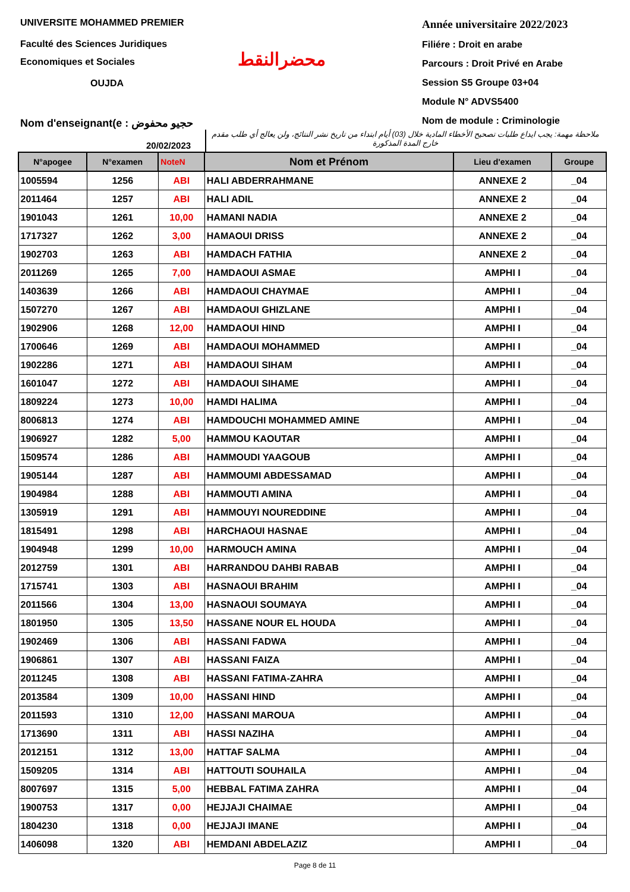UNIVERSITE MOHAMMED PREMIER
Faculté des Sciences Juridiques
Economiques et Sociales
OUJDA
Nom d'enseignant(e : حجيو محفوض
محضرالنقط
Année universitaire 2022/2023
Filiére : Droit en arabe
Parcours : Droit Privé en Arabe
Session S5 Groupe 03+04
Module N° ADVS5400
Nom de module : Criminologie
20/02/2023
ملاحظة مهمة: يجب ايداع طلبات تصحيح الأخطاء المادية خلال (03) أيام ابتداء من تاريخ نشر النتائج، ولن يعالج أي طلب مقدم خارج المدة المذكورة
| N°apogee | N°examen | NoteN | Nom et Prénom | Lieu d'examen | Groupe |
| --- | --- | --- | --- | --- | --- |
| 1005594 | 1256 | ABI | HALI ABDERRAHMANE | ANNEXE 2 | _04 |
| 2011464 | 1257 | ABI | HALI ADIL | ANNEXE 2 | _04 |
| 1901043 | 1261 | 10,00 | HAMANI NADIA | ANNEXE 2 | _04 |
| 1717327 | 1262 | 3,00 | HAMAOUI DRISS | ANNEXE 2 | _04 |
| 1902703 | 1263 | ABI | HAMDACH FATHIA | ANNEXE 2 | _04 |
| 2011269 | 1265 | 7,00 | HAMDAOUI ASMAE | AMPHI I | _04 |
| 1403639 | 1266 | ABI | HAMDAOUI CHAYMAE | AMPHI I | _04 |
| 1507270 | 1267 | ABI | HAMDAOUI GHIZLANE | AMPHI I | _04 |
| 1902906 | 1268 | 12,00 | HAMDAOUI HIND | AMPHI I | _04 |
| 1700646 | 1269 | ABI | HAMDAOUI MOHAMMED | AMPHI I | _04 |
| 1902286 | 1271 | ABI | HAMDAOUI SIHAM | AMPHI I | _04 |
| 1601047 | 1272 | ABI | HAMDAOUI SIHAME | AMPHI I | _04 |
| 1809224 | 1273 | 10,00 | HAMDI HALIMA | AMPHI I | _04 |
| 8006813 | 1274 | ABI | HAMDOUCHI MOHAMMED AMINE | AMPHI I | _04 |
| 1906927 | 1282 | 5,00 | HAMMOU KAOUTAR | AMPHI I | _04 |
| 1509574 | 1286 | ABI | HAMMOUDI YAAGOUB | AMPHI I | _04 |
| 1905144 | 1287 | ABI | HAMMOUMI ABDESSAMAD | AMPHI I | _04 |
| 1904984 | 1288 | ABI | HAMMOUTI AMINA | AMPHI I | _04 |
| 1305919 | 1291 | ABI | HAMMOUYI NOUREDDINE | AMPHI I | _04 |
| 1815491 | 1298 | ABI | HARCHAOUI HASNAE | AMPHI I | _04 |
| 1904948 | 1299 | 10,00 | HARMOUCH AMINA | AMPHI I | _04 |
| 2012759 | 1301 | ABI | HARRANDOU DAHBI RABAB | AMPHI I | _04 |
| 1715741 | 1303 | ABI | HASNAOUI BRAHIM | AMPHI I | _04 |
| 2011566 | 1304 | 13,00 | HASNAOUI SOUMAYA | AMPHI I | _04 |
| 1801950 | 1305 | 13,50 | HASSANE NOUR EL HOUDA | AMPHI I | _04 |
| 1902469 | 1306 | ABI | HASSANI FADWA | AMPHI I | _04 |
| 1906861 | 1307 | ABI | HASSANI FAIZA | AMPHI I | _04 |
| 2011245 | 1308 | ABI | HASSANI FATIMA-ZAHRA | AMPHI I | _04 |
| 2013584 | 1309 | 10,00 | HASSANI HIND | AMPHI I | _04 |
| 2011593 | 1310 | 12,00 | HASSANI MAROUA | AMPHI I | _04 |
| 1713690 | 1311 | ABI | HASSI NAZIHA | AMPHI I | _04 |
| 2012151 | 1312 | 13,00 | HATTAF SALMA | AMPHI I | _04 |
| 1509205 | 1314 | ABI | HATTOUTI SOUHAILA | AMPHI I | _04 |
| 8007697 | 1315 | 5,00 | HEBBAL FATIMA ZAHRA | AMPHI I | _04 |
| 1900753 | 1317 | 0,00 | HEJJAJI CHAIMAE | AMPHI I | _04 |
| 1804230 | 1318 | 0,00 | HEJJAJI IMANE | AMPHI I | _04 |
| 1406098 | 1320 | ABI | HEMDANI ABDELAZIZ | AMPHI I | _04 |
Page 8 de 11